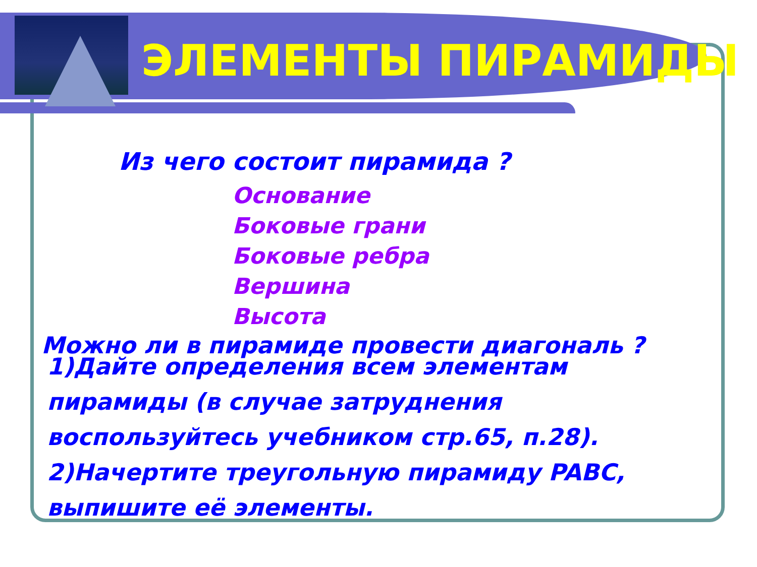ЭЛЕМЕНТЫ ПИРАМИДЫ
Из чего состоит пирамида ?
Основание
Боковые грани
Боковые ребра
Вершина
Высота
Можно ли в пирамиде провести диагональ ?
1)Дайте определения всем элементам пирамиды (в случае затруднения воспользуйтесь учебником стр.65, п.28).
2)Начертите треугольную пирамиду PABC, выпишите её элементы.